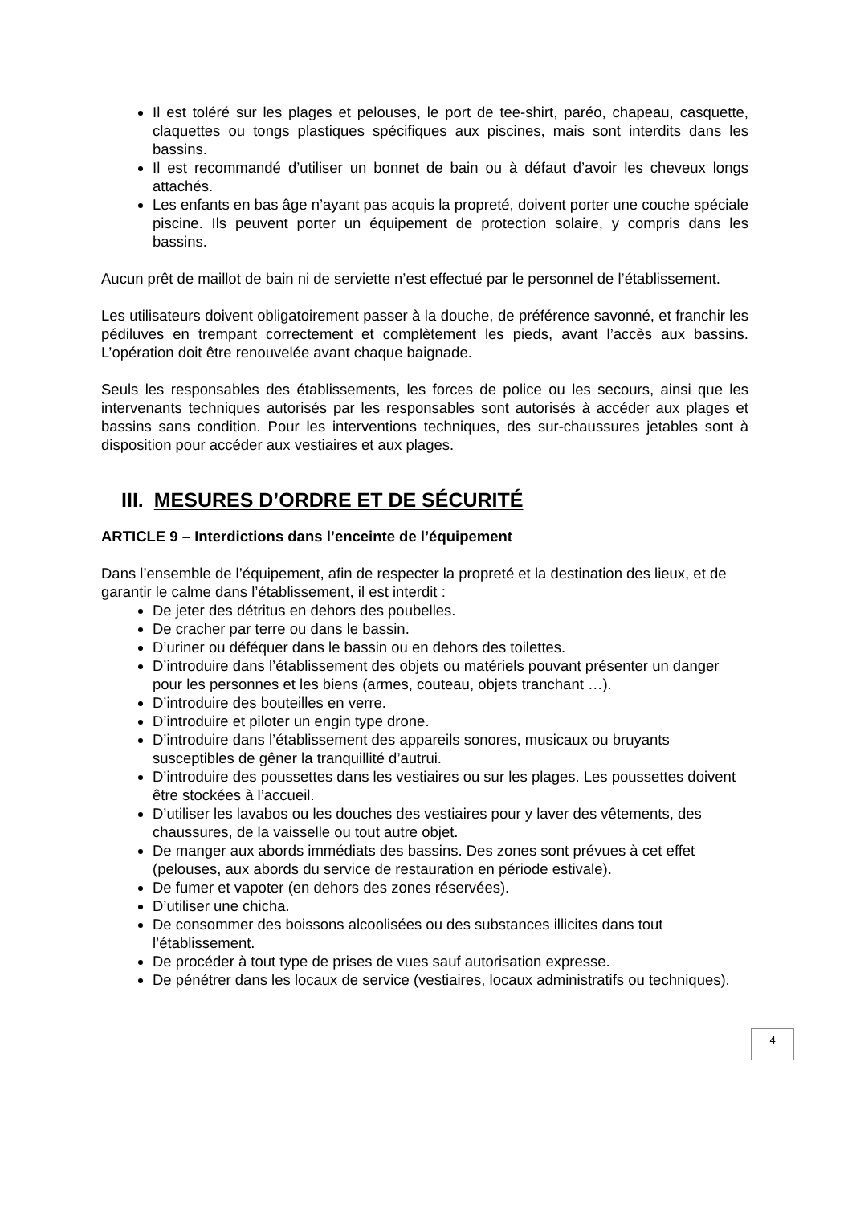Il est toléré sur les plages et pelouses, le port de tee-shirt, paréo, chapeau, casquette, claquettes ou tongs plastiques spécifiques aux piscines, mais sont interdits dans les bassins.
Il est recommandé d’utiliser un bonnet de bain ou à défaut d’avoir les cheveux longs attachés.
Les enfants en bas âge n’ayant pas acquis la propreté, doivent porter une couche spéciale piscine. Ils peuvent porter un équipement de protection solaire, y compris dans les bassins.
Aucun prêt de maillot de bain ni de serviette n’est effectué par le personnel de l’établissement.
Les utilisateurs doivent obligatoirement passer à la douche, de préférence savonné, et franchir les pédiluves en trempant correctement et complètement les pieds, avant l’accès aux bassins. L’opération doit être renouvelée avant chaque baignade.
Seuls les responsables des établissements, les forces de police ou les secours, ainsi que les intervenants techniques autorisés par les responsables sont autorisés à accéder aux plages et bassins sans condition. Pour les interventions techniques, des sur-chaussures jetables sont à disposition pour accéder aux vestiaires et aux plages.
III. MESURES D’ORDRE ET DE SÉCURITÉ
ARTICLE 9 – Interdictions dans l’enceinte de l’équipement
Dans l’ensemble de l’équipement, afin de respecter la propreté et la destination des lieux, et de garantir le calme dans l’établissement, il est interdit :
De jeter des détritus en dehors des poubelles.
De cracher par terre ou dans le bassin.
D’uriner ou déféquer dans le bassin ou en dehors des toilettes.
D’introduire dans l’établissement des objets ou matériels pouvant présenter un danger pour les personnes et les biens (armes, couteau, objets tranchant …).
D’introduire des bouteilles en verre.
D’introduire et piloter un engin type drone.
D’introduire dans l’établissement des appareils sonores, musicaux ou bruyants susceptibles de gêner la tranquillité d’autrui.
D’introduire des poussettes dans les vestiaires ou sur les plages. Les poussettes doivent être stockées à l’accueil.
D’utiliser les lavabos ou les douches des vestiaires pour y laver des vêtements, des chaussures, de la vaisselle ou tout autre objet.
De manger aux abords immédiats des bassins. Des zones sont prévues à cet effet (pelouses, aux abords du service de restauration en période estivale).
De fumer et vapoter (en dehors des zones réservées).
D’utiliser une chicha.
De consommer des boissons alcoolisées ou des substances illicites dans tout l’établissement.
De procéder à tout type de prises de vues sauf autorisation expresse.
De pénétrer dans les locaux de service (vestiaires, locaux administratifs ou techniques).
4